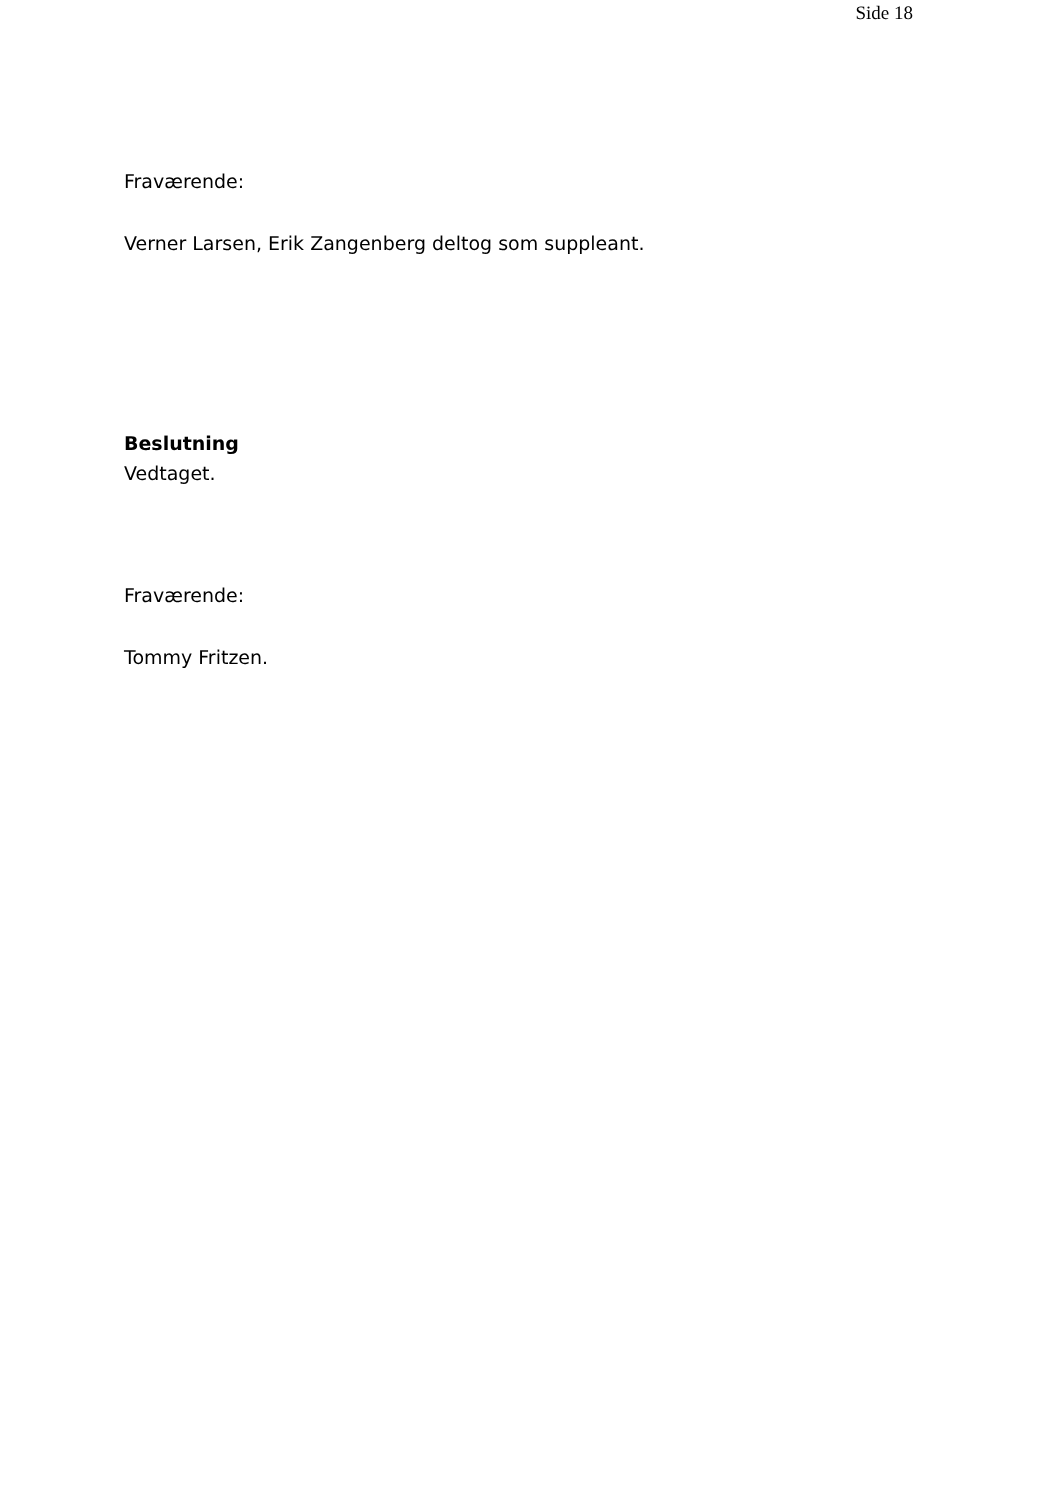Side 18
Fraværende:
Verner Larsen, Erik Zangenberg deltog som suppleant.
Beslutning
Vedtaget.
Fraværende:
Tommy Fritzen.